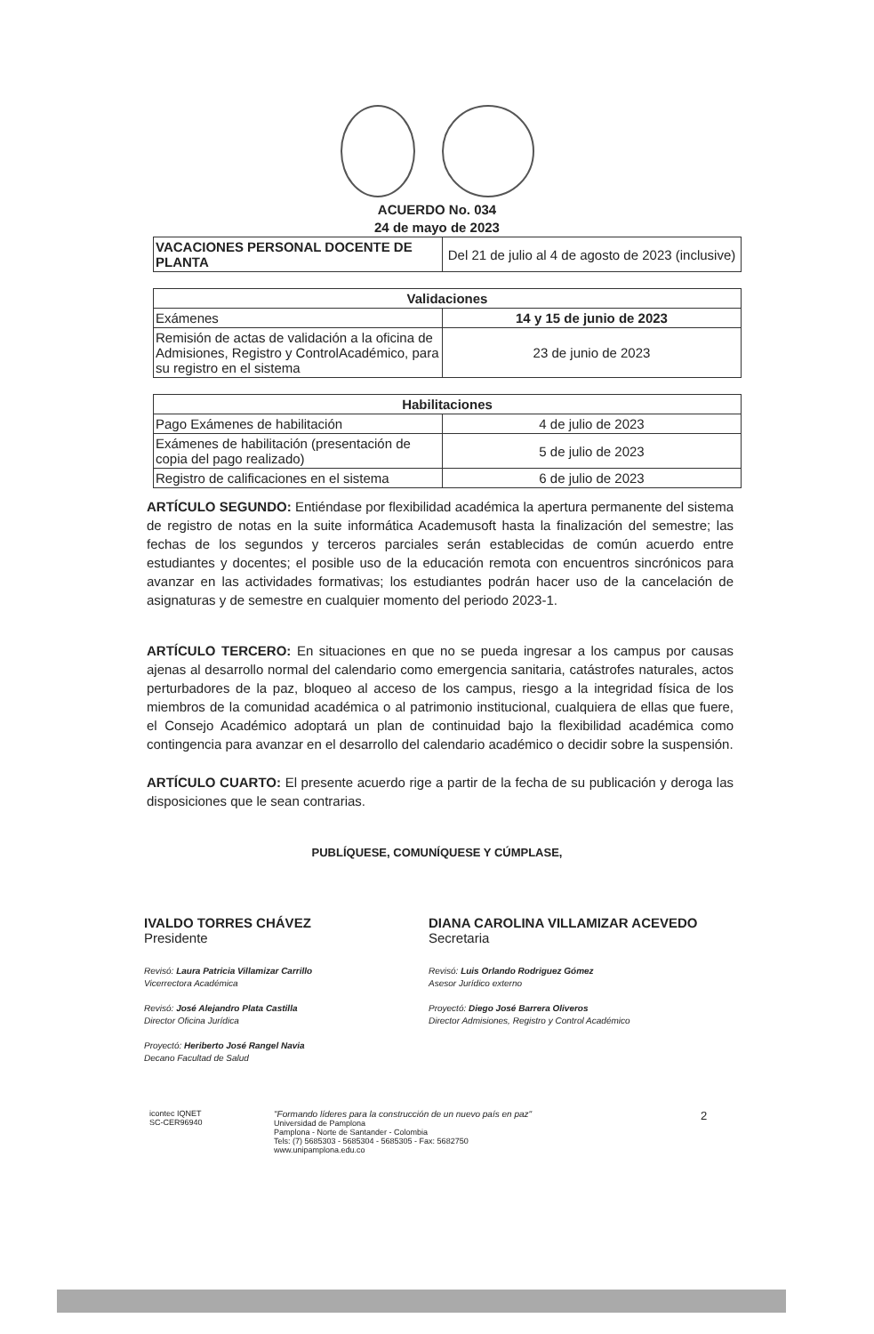ACUERDO No. 034
24 de mayo de 2023
| VACACIONES PERSONAL DOCENTE DE PLANTA | Del 21 de julio al 4 de agosto de 2023 (inclusive) |
| Validaciones | |
| --- | --- |
| Exámenes | 14 y 15 de junio de 2023 |
| Remisión de actas de validación a la oficina de Admisiones, Registro y ControlAcadémico, para su registro en el sistema | 23 de junio de 2023 |
| Habilitaciones | |
| --- | --- |
| Pago Exámenes de habilitación | 4 de julio de 2023 |
| Exámenes de habilitación (presentación de copia del pago realizado) | 5 de julio de 2023 |
| Registro de calificaciones en el sistema | 6 de julio de 2023 |
ARTÍCULO SEGUNDO: Entiéndase por flexibilidad académica la apertura permanente del sistema de registro de notas en la suite informática Academusoft hasta la finalización del semestre; las fechas de los segundos y terceros parciales serán establecidas de común acuerdo entre estudiantes y docentes; el posible uso de la educación remota con encuentros sincrónicos para avanzar en las actividades formativas; los estudiantes podrán hacer uso de la cancelación de asignaturas y de semestre en cualquier momento del periodo 2023-1.
ARTÍCULO TERCERO: En situaciones en que no se pueda ingresar a los campus por causas ajenas al desarrollo normal del calendario como emergencia sanitaria, catástrofes naturales, actos perturbadores de la paz, bloqueo al acceso de los campus, riesgo a la integridad física de los miembros de la comunidad académica o al patrimonio institucional, cualquiera de ellas que fuere, el Consejo Académico adoptará un plan de continuidad bajo la flexibilidad académica como contingencia para avanzar en el desarrollo del calendario académico o decidir sobre la suspensión.
ARTÍCULO CUARTO: El presente acuerdo rige a partir de la fecha de su publicación y deroga las disposiciones que le sean contrarias.
PUBLÍQUESE, COMUNÍQUESE Y CÚMPLASE,
IVALDO TORRES CHÁVEZ
Presidente
DIANA CAROLINA VILLAMIZAR ACEVEDO
Secretaria
Revisó: Laura Patricia Villamizar Carrillo
Vicerrectora Académica
Revisó: José Alejandro Plata Castilla
Director Oficina Jurídica
Proyectó: Heriberto José Rangel Navia
Decano Facultad de Salud
Revisó: Luis Orlando Rodriguez Gómez
Asesor Jurídico externo
Proyectó: Diego José Barrera Oliveros
Director Admisiones, Registro y Control Académico
icontec IQNET
SC-CER96940
"Formando líderes para la construcción de un nuevo país en paz"
Universidad de Pamplona
Pamplona - Norte de Santander - Colombia
Tels: (7) 5685303 - 5685304 - 5685305 - Fax: 5682750
www.unipamplona.edu.co
2